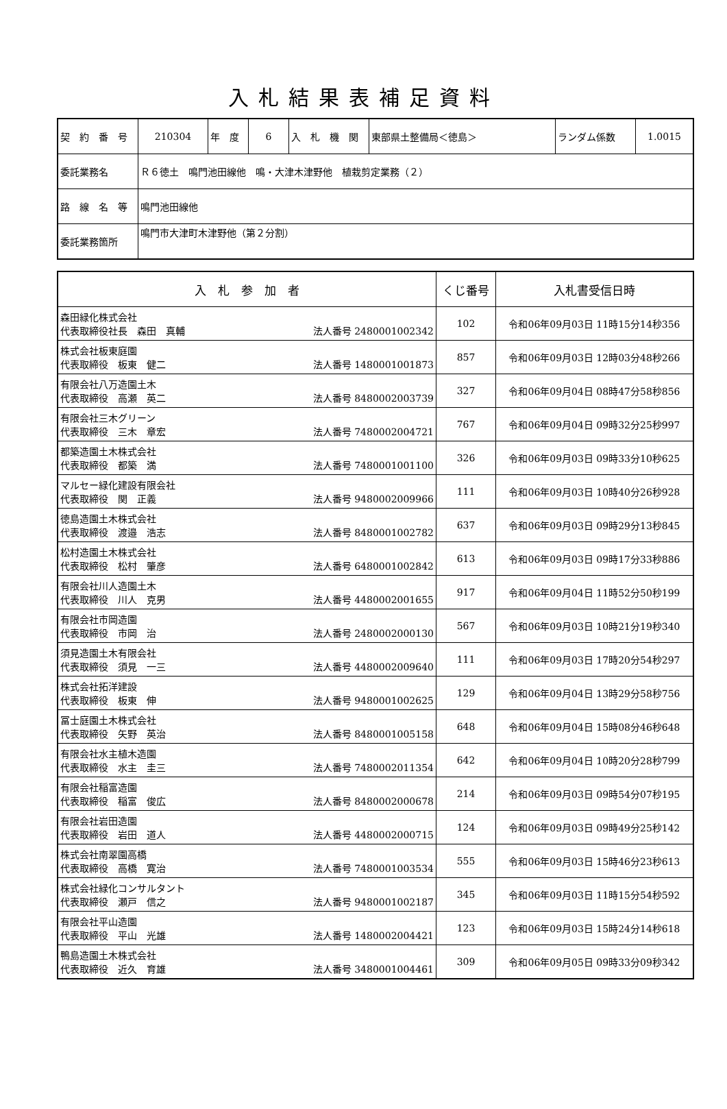入札結果表補足資料
| 契 約 番 号 | 210304 | 年 度 | 6 | 入 札 機 関 | 東部県土整備局＜徳島＞ | ランダム係数 | 1.0015 |
| 委託業務名 | Ｒ６徳土 鳴門池田線他 鳴・大津木津野他 植栽剪定業務（２） | | | | | | |
| 路 線 名 等 | 鳴門池田線他 | | | | | | |
| 委託業務箇所 | 鳴門市大津町木津野他（第２分割） | | | | | | |
| 入 札 参 加 者 | くじ番号 | 入札書受信日時 |
| --- | --- | --- |
| 森田緑化株式会社 代表取締役社長 森田 真輔 法人番号 2480001002342 | 102 | 令和06年09月03日 11時15分14秒356 |
| 株式会社板東庭園 代表取締役 板東 健二 法人番号 1480001001873 | 857 | 令和06年09月03日 12時03分48秒266 |
| 有限会社八万造園土木 代表取締役 高瀬 英二 法人番号 8480002003739 | 327 | 令和06年09月04日 08時47分58秒856 |
| 有限会社三木グリーン 代表取締役 三木 章宏 法人番号 7480002004721 | 767 | 令和06年09月04日 09時32分25秒997 |
| 都築造園土木株式会社 代表取締役 都築 満 法人番号 7480001001100 | 326 | 令和06年09月03日 09時33分10秒625 |
| マルセー緑化建設有限会社 代表取締役 関 正義 法人番号 9480002009966 | 111 | 令和06年09月03日 10時40分26秒928 |
| 徳島造園土木株式会社 代表取締役 渡邉 浩志 法人番号 8480001002782 | 637 | 令和06年09月03日 09時29分13秒845 |
| 松村造園土木株式会社 代表取締役 松村 肇彦 法人番号 6480001002842 | 613 | 令和06年09月03日 09時17分33秒886 |
| 有限会社川人造園土木 代表取締役 川人 克男 法人番号 4480002001655 | 917 | 令和06年09月04日 11時52分50秒199 |
| 有限会社市岡造園 代表取締役 市岡 治 法人番号 2480002000130 | 567 | 令和06年09月03日 10時21分19秒340 |
| 須見造園土木有限会社 代表取締役 須見 一三 法人番号 4480002009640 | 111 | 令和06年09月03日 17時20分54秒297 |
| 株式会社拓洋建設 代表取締役 板東 伸 法人番号 9480001002625 | 129 | 令和06年09月04日 13時29分58秒756 |
| 冨士庭園土木株式会社 代表取締役 矢野 英治 法人番号 8480001005158 | 648 | 令和06年09月04日 15時08分46秒648 |
| 有限会社水主植木造園 代表取締役 水主 圭三 法人番号 7480002011354 | 642 | 令和06年09月04日 10時20分28秒799 |
| 有限会社稲富造園 代表取締役 稲富 俊広 法人番号 8480002000678 | 214 | 令和06年09月03日 09時54分07秒195 |
| 有限会社岩田造園 代表取締役 岩田 道人 法人番号 4480002000715 | 124 | 令和06年09月03日 09時49分25秒142 |
| 株式会社南翠園高橋 代表取締役 高橋 寛治 法人番号 7480001003534 | 555 | 令和06年09月03日 15時46分23秒613 |
| 株式会社緑化コンサルタント 代表取締役 瀬戸 信之 法人番号 9480001002187 | 345 | 令和06年09月03日 11時15分54秒592 |
| 有限会社平山造園 代表取締役 平山 光雄 法人番号 1480002004421 | 123 | 令和06年09月03日 15時24分14秒618 |
| 鴨島造園土木株式会社 代表取締役 近久 育雄 法人番号 3480001004461 | 309 | 令和06年09月05日 09時33分09秒342 |